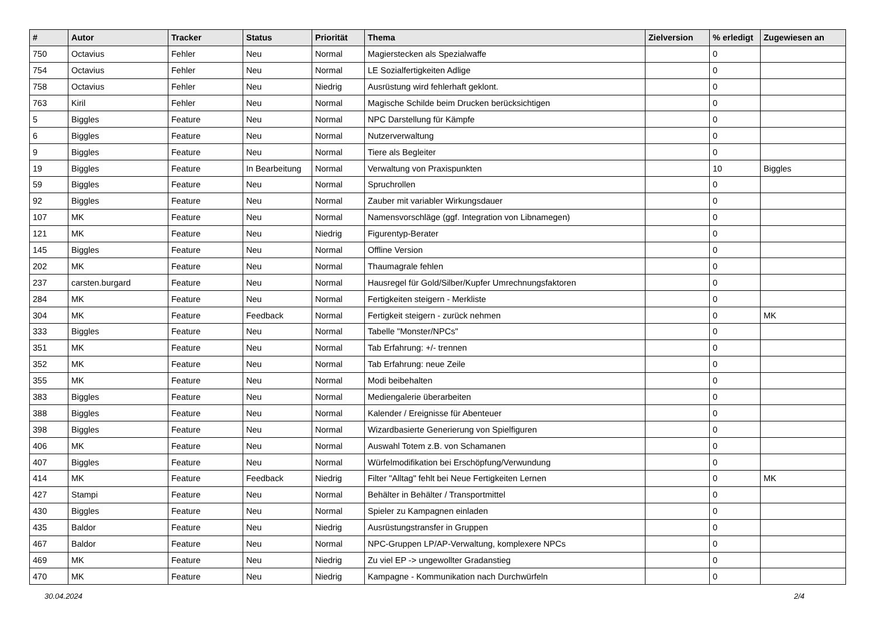| # | Autor | Tracker | Status | Priorität | Thema | Zielversion | % erledigt | Zugewiesen an |
| --- | --- | --- | --- | --- | --- | --- | --- | --- |
| 750 | Octavius | Fehler | Neu | Normal | Magierstecken als Spezialwaffe | | 0 | |
| 754 | Octavius | Fehler | Neu | Normal | LE Sozialfertigkeiten Adlige | | 0 | |
| 758 | Octavius | Fehler | Neu | Niedrig | Ausrüstung wird fehlerhaft geklont. | | 0 | |
| 763 | Kiril | Fehler | Neu | Normal | Magische Schilde beim Drucken berücksichtigen | | 0 | |
| 5 | Biggles | Feature | Neu | Normal | NPC Darstellung für Kämpfe | | 0 | |
| 6 | Biggles | Feature | Neu | Normal | Nutzerverwaltung | | 0 | |
| 9 | Biggles | Feature | Neu | Normal | Tiere als Begleiter | | 0 | |
| 19 | Biggles | Feature | In Bearbeitung | Normal | Verwaltung von Praxispunkten | | 10 | Biggles |
| 59 | Biggles | Feature | Neu | Normal | Spruchrollen | | 0 | |
| 92 | Biggles | Feature | Neu | Normal | Zauber mit variabler Wirkungsdauer | | 0 | |
| 107 | MK | Feature | Neu | Normal | Namensvorschläge (ggf. Integration von Libnamegen) | | 0 | |
| 121 | MK | Feature | Neu | Niedrig | Figurentyp-Berater | | 0 | |
| 145 | Biggles | Feature | Neu | Normal | Offline Version | | 0 | |
| 202 | MK | Feature | Neu | Normal | Thaumagrale fehlen | | 0 | |
| 237 | carsten.burgard | Feature | Neu | Normal | Hausregel für Gold/Silber/Kupfer Umrechnungsfaktoren | | 0 | |
| 284 | MK | Feature | Neu | Normal | Fertigkeiten steigern - Merkliste | | 0 | |
| 304 | MK | Feature | Feedback | Normal | Fertigkeit steigern - zurück nehmen | | 0 | MK |
| 333 | Biggles | Feature | Neu | Normal | Tabelle "Monster/NPCs" | | 0 | |
| 351 | MK | Feature | Neu | Normal | Tab Erfahrung: +/- trennen | | 0 | |
| 352 | MK | Feature | Neu | Normal | Tab Erfahrung: neue Zeile | | 0 | |
| 355 | MK | Feature | Neu | Normal | Modi beibehalten | | 0 | |
| 383 | Biggles | Feature | Neu | Normal | Mediengalerie überarbeiten | | 0 | |
| 388 | Biggles | Feature | Neu | Normal | Kalender / Ereignisse für Abenteuer | | 0 | |
| 398 | Biggles | Feature | Neu | Normal | Wizardbasierte Generierung von Spielfiguren | | 0 | |
| 406 | MK | Feature | Neu | Normal | Auswahl Totem z.B. von Schamanen | | 0 | |
| 407 | Biggles | Feature | Neu | Normal | Würfelmodifikation bei Erschöpfung/Verwundung | | 0 | |
| 414 | MK | Feature | Feedback | Niedrig | Filter "Alltag" fehlt bei Neue Fertigkeiten Lernen | | 0 | MK |
| 427 | Stampi | Feature | Neu | Normal | Behälter in Behälter / Transportmittel | | 0 | |
| 430 | Biggles | Feature | Neu | Normal | Spieler zu Kampagnen einladen | | 0 | |
| 435 | Baldor | Feature | Neu | Niedrig | Ausrüstungstransfer in Gruppen | | 0 | |
| 467 | Baldor | Feature | Neu | Normal | NPC-Gruppen LP/AP-Verwaltung, komplexere NPCs | | 0 | |
| 469 | MK | Feature | Neu | Niedrig | Zu viel EP -> ungewollter Gradanstieg | | 0 | |
| 470 | MK | Feature | Neu | Niedrig | Kampagne - Kommunikation nach Durchwürfeln | | 0 | |
30.04.2024 2/4